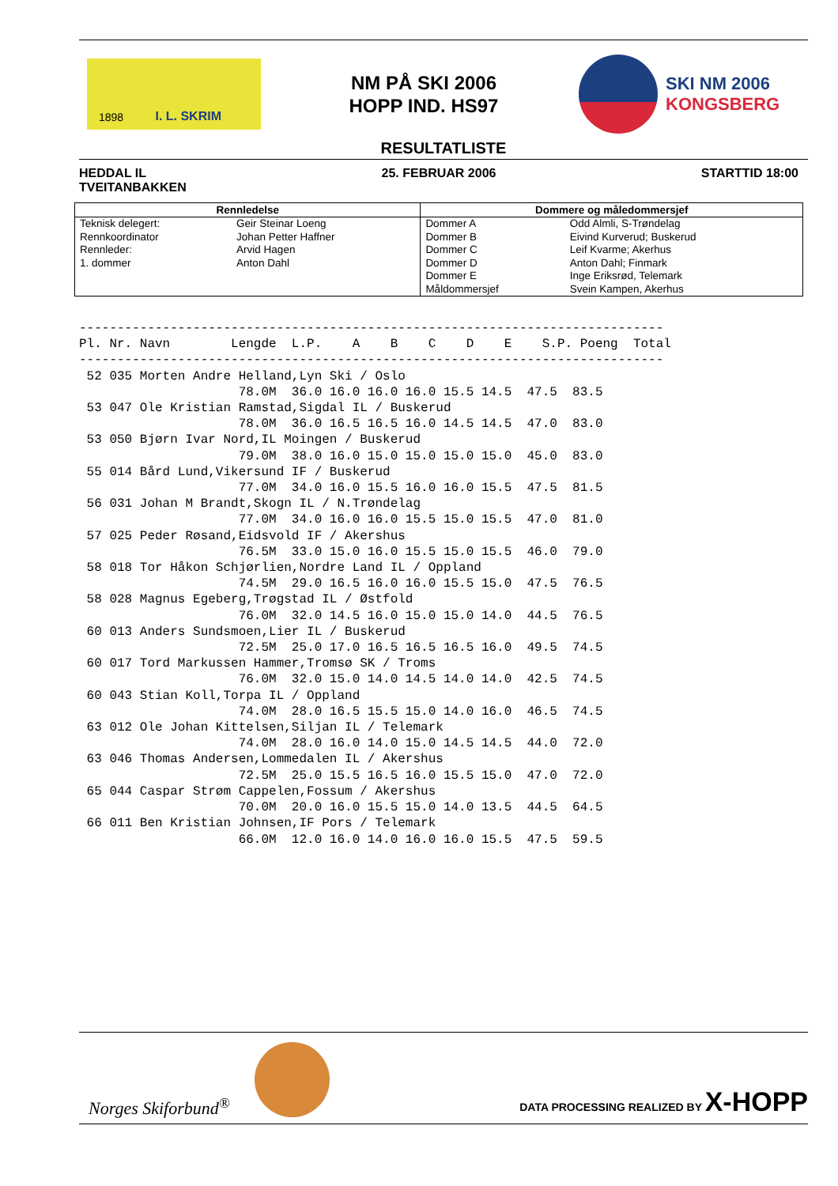1898 I. L. SKRIM
NM PÅ SKI 2006
HOPP IND. HS97
SKI NM 2006
KONGSBERG
RESULTATLISTE
HEDDAL IL
TVEITANBAKKEN
25. FEBRUAR 2006 STARTTID 18:00
| Rennledelse | | Dommere og måledommersjef | |
| --- | --- | --- | --- |
| Teknisk delegert: | Geir Steinar Loeng | Dommer A | Odd Almli, S-Trøndelag |
| Rennkoordinator | Johan Petter Haffner | Dommer B | Eivind Kurverud; Buskerud |
| Rennleder: | Arvid Hagen | Dommer C | Leif Kvarme; Akerhus |
| 1. dommer | Anton Dahl | Dommer D | Anton Dahl; Finmark |
| | | Dommer E | Inge Eriksrød, Telemark |
| | | Måldommersjef | Svein Kampen, Akerhus |
-----------------------------------------------------------------------------
Pl. Nr. Navn        Lengde  L.P.    A    B    C    D    E    S.P. Poeng  Total
-----------------------------------------------------------------------------
 52 035 Morten Andre Helland,Lyn Ski / Oslo
                     78.0M  36.0 16.0 16.0 16.0 15.5 14.5  47.5  83.5
 53 047 Ole Kristian Ramstad,Sigdal IL / Buskerud
                     78.0M  36.0 16.5 16.5 16.0 14.5 14.5  47.0  83.0
 53 050 Bjørn Ivar Nord,IL Moingen / Buskerud
                     79.0M  38.0 16.0 15.0 15.0 15.0 15.0  45.0  83.0
 55 014 Bård Lund,Vikersund IF / Buskerud
                     77.0M  34.0 16.0 15.5 16.0 16.0 15.5  47.5  81.5
 56 031 Johan M Brandt,Skogn IL / N.Trøndelag
                     77.0M  34.0 16.0 16.0 15.5 15.0 15.5  47.0  81.0
 57 025 Peder Røsand,Eidsvold IF / Akershus
                     76.5M  33.0 15.0 16.0 15.5 15.0 15.5  46.0  79.0
 58 018 Tor Håkon Schjørlien,Nordre Land IL / Oppland
                     74.5M  29.0 16.5 16.0 16.0 15.5 15.0  47.5  76.5
 58 028 Magnus Egeberg,Trøgstad IL / Østfold
                     76.0M  32.0 14.5 16.0 15.0 15.0 14.0  44.5  76.5
 60 013 Anders Sundsmoen,Lier IL / Buskerud
                     72.5M  25.0 17.0 16.5 16.5 16.5 16.0  49.5  74.5
 60 017 Tord Markussen Hammer,Tromsø SK / Troms
                     76.0M  32.0 15.0 14.0 14.5 14.0 14.0  42.5  74.5
 60 043 Stian Koll,Torpa IL / Oppland
                     74.0M  28.0 16.5 15.5 15.0 14.0 16.0  46.5  74.5
 63 012 Ole Johan Kittelsen,Siljan IL / Telemark
                     74.0M  28.0 16.0 14.0 15.0 14.5 14.5  44.0  72.0
 63 046 Thomas Andersen,Lommedalen IL / Akershus
                     72.5M  25.0 15.5 16.5 16.0 15.5 15.0  47.0  72.0
 65 044 Caspar Strøm Cappelen,Fossum / Akershus
                     70.0M  20.0 16.0 15.5 15.0 14.0 13.5  44.5  64.5
 66 011 Ben Kristian Johnsen,IF Pors / Telemark
                     66.0M  12.0 16.0 14.0 16.0 16.0 15.5  47.5  59.5
Norges Skiforbund<sup>®</sup>
DATA PROCESSING REALIZED BY X-HOPP